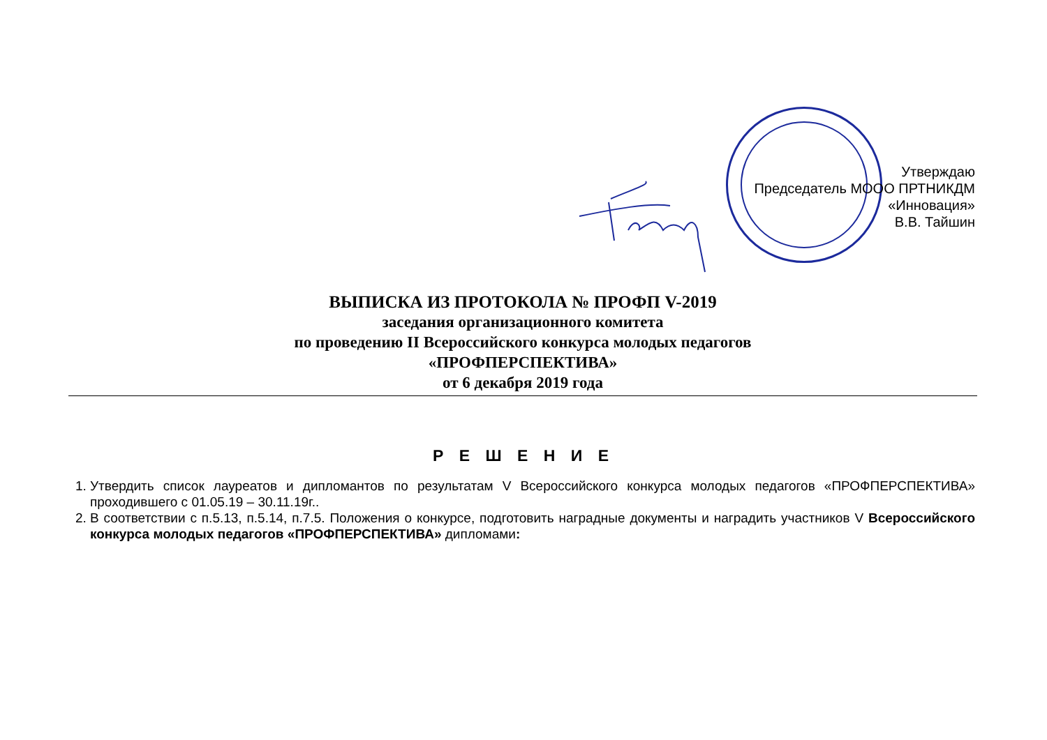Утверждаю
Председатель МООО ПРТНИКДМ
«Инновация»
В.В. Тайшин
ВЫПИСКА ИЗ ПРОТОКОЛА № ПРОФП V-2019
заседания организационного комитета
по проведению II Всероссийского конкурса молодых педагогов
«ПРОФПЕРСПЕКТИВА»
от 6 декабря 2019 года
Р Е Ш Е Н И Е
1. Утвердить список лауреатов и дипломантов по результатам V Всероссийского конкурса молодых педагогов «ПРОФПЕРСПЕКТИВА» проходившего с 01.05.19 – 30.11.19г..
2. В соответствии с п.5.13, п.5.14, п.7.5. Положения о конкурсе, подготовить наградные документы и наградить участников V Всероссийского конкурса молодых педагогов «ПРОФПЕРСПЕКТИВА» дипломами: